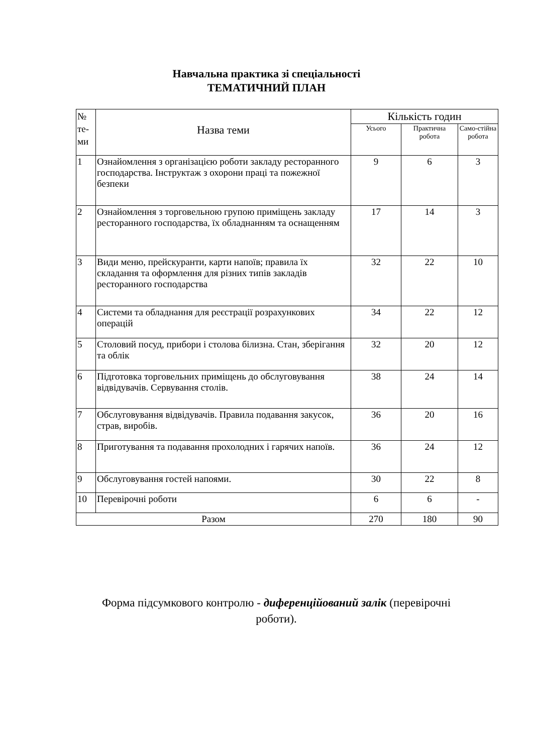Навчальна практика зі спеціальності
ТЕМАТИЧНИЙ ПЛАН
| № те-ми | Назва теми | Кількість годин | | |
| --- | --- | --- | --- | --- |
| | | Усього | Практична робота | Само-стійна робота |
| 1 | Ознайомлення з організацією роботи закладу ресторанного господарства. Інструктаж з охорони праці та пожежної безпеки | 9 | 6 | 3 |
| 2 | Ознайомлення з торговельною групою приміщень закладу ресторанного господарства, їх обладнанням та оснащенням | 17 | 14 | 3 |
| 3 | Види меню, прейскуранти, карти напоїв; правила їх складання та оформлення для різних типів закладів ресторанного господарства | 32 | 22 | 10 |
| 4 | Системи та обладнання для реєстрації розрахункових операцій | 34 | 22 | 12 |
| 5 | Столовий посуд, прибори і столова білизна. Стан, зберігання та облік | 32 | 20 | 12 |
| 6 | Підготовка торговельних приміщень до обслуговування відвідувачів. Сервування столів. | 38 | 24 | 14 |
| 7 | Обслуговування відвідувачів. Правила подавання закусок, страв, виробів. | 36 | 20 | 16 |
| 8 | Приготування та подавання прохолодних і гарячих напоїв. | 36 | 24 | 12 |
| 9 | Обслуговування гостей напоями. | 30 | 22 | 8 |
| 10 | Перевірочні роботи | 6 | 6 | - |
| Разом | | 270 | 180 | 90 |
Форма підсумкового контролю - диференційований залік (перевірочні роботи).